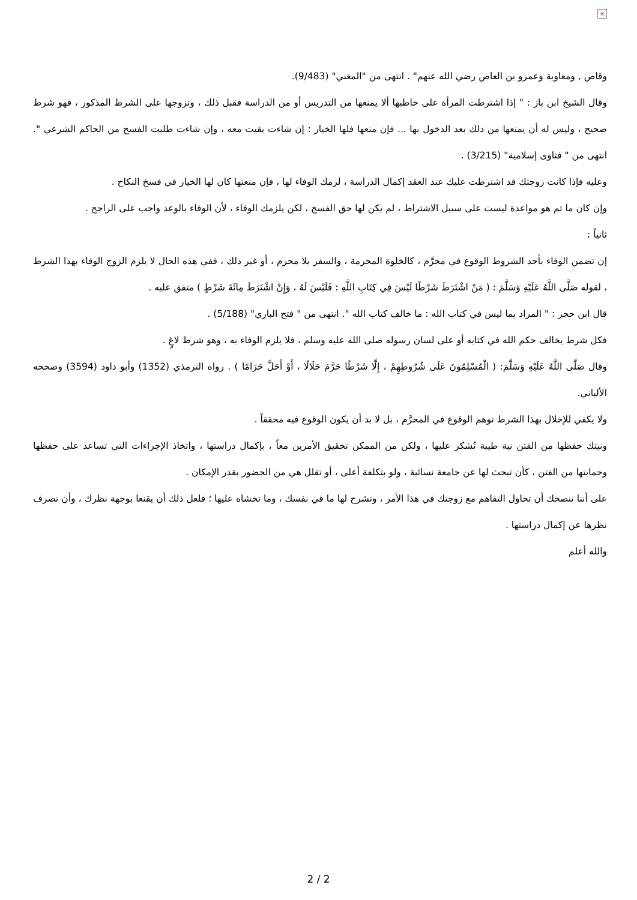×
وقاص , ومعاوية وعمرو بن العاص رضي الله عنهم" . انتهى من "المغني" (9/483).
وقال الشيخ ابن باز : " إذا اشترطت المرأة على خاطبها ألا يمنعها من التدريس أو من الدراسة فقبل ذلك ، وتزوجها على الشرط المذكور ، فهو شرط صحيح ، وليس له أن يمنعها من ذلك بعد الدخول بها ... فإن منعها فلها الخيار : إن شاءت بقيت معه ، وإن شاءت طلبت الفسخ من الحاكم الشرعي ". انتهى من " فتاوى إسلامية" (3/215) .
وعليه فإذا كانت زوجتك قد اشترطت عليك عند العقد إكمال الدراسة ، لزمك الوفاء لها ، فإن منعتها كان لها الخيار في فسخ النكاح .
وإن كان ما تم هو مواعدة ليست على سبيل الاشتراط ، لم يكن لها حق الفسخ ، لكن يلزمك الوفاء ، لأن الوفاء بالوعد واجب على الراجح .
ثانياً :
إن تضمن الوفاء بأحد الشروط الوقوع في محرَّم ، كالخلوة المحرمة ، والسفر بلا محرم ، أو غير ذلك ، ففي هذه الحال لا يلزم الزوج الوفاء بهذا الشرط ، لقوله صَلَّى اللَّهُ عَلَيْهِ وَسَلَّمَ : ( مَنْ اشْتَرَطَ شَرْطًا لَيْسَ فِي كِتَابِ اللَّهِ : فَلَيْسَ لَهُ ، وَإِنْ اشْتَرَطَ مِائَةَ شَرْطٍ ) متفق عليه .
قال ابن حجر : " المراد بما ليس في كتاب الله : ما خالف كتاب الله ". انتهى من " فتح الباري" (5/188) .
فكل شرط يخالف حكم الله في كتابه أو على لسان رسوله صلى الله عليه وسلم ، فلا يلزم الوفاء به ، وهو شرط لاغٍ .
وقال صَلَّى اللَّهُ عَلَيْهِ وَسَلَّمَ: ( الْمُسْلِمُونَ عَلَى شُرُوطِهِمْ ، إِلَّا شَرْطًا حَرَّمَ حَلَالًا ، أَوْ أَحَلَّ حَرَامًا ) . رواه الترمذي (1352) وأبو داود (3594) وصححه الألباني.
ولا يكفي للإخلال بهذا الشرط توهم الوقوع في المحرَّم ، بل لا بد أن يكون الوقوع فيه محققاً .
ونيتك حفظها من الفتن نية طيبة تُشكر عليها ، ولكن من الممكن تحقيق الأمرين معاً ، بإكمال دراستها ، واتخاذ الإجراءات التي تساعد على حفظها وحمايتها من الفتن ، كأن تبحث لها عن جامعة نسائية ، ولو بتكلفة أعلى ، أو تقلل هي من الحضور بقدر الإمكان .
على أننا ننصحك أن تحاول التفاهم مع زوجتك في هذا الأمر ، وتشرح لها ما في نفسك ، وما تخشاه عليها ؛ فلعل ذلك أن يقنعا بوجهة نظرك ، وأن تصرف نظرها عن إكمال دراستها .
والله أعلم
2 / 2